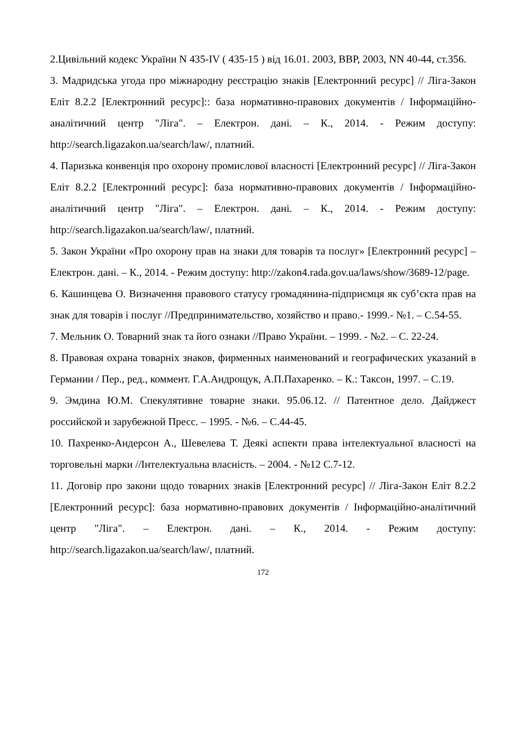2.Цивільний кодекс України N 435-IV ( 435-15 ) від 16.01. 2003, ВВР, 2003, NN 40-44, ст.356.
3. Мадридська угода про міжнародну реєстрацію знаків [Електронний ресурс] // Ліга-Закон Еліт 8.2.2 [Електронний ресурс]:: база нормативно-правових документів / Інформаційно-аналітичний центр "Ліга". – Електрон. дані. – К., 2014. - Режим доступу: http://search.ligazakon.ua/search/law/, платний.
4. Паризька конвенція про охорону промислової власності [Електронний ресурс] // Ліга-Закон Еліт 8.2.2 [Електронний ресурс]: база нормативно-правових документів / Інформаційно-аналітичний центр "Ліга". – Електрон. дані. – К., 2014. - Режим доступу: http://search.ligazakon.ua/search/law/, платний.
5. Закон України «Про охорону прав на знаки для товарів та послуг» [Електронний ресурс] – Електрон. дані. – К., 2014. - Режим доступу: http://zakon4.rada.gov.ua/laws/show/3689-12/page.
6. Кашинцева О. Визначення правового статусу громадянина-підприємця як суб’єкта прав на знак для товарів і послуг //Предпринимательство, хозяйство и право.- 1999.- №1. – С.54-55.
7. Мельник О. Товарний знак та його ознаки //Право України. – 1999. - №2. – С. 22-24.
8. Правовая охрана товарніх знаков, фирменных наименований и географических указаний в Германии / Пер., ред., коммент. Г.А.Андрощук, А.П.Пахаренко. – К.: Таксон, 1997. – С.19.
9. Эмдина Ю.М. Спекулятивне товарне знаки. 95.06.12. // Патентное дело. Дайджест российской и зарубежной Пресс. – 1995. - №6. – С.44-45.
10. Пахренко-Андерсон А., Шевелева Т. Деякі аспекти права інтелектуальної власності на торговельні марки //Інтелектуальна власність. – 2004. - №12 С.7-12.
11. Договір про закони щодо товарних знаків [Електронний ресурс] // Ліга-Закон Еліт 8.2.2 [Електронний ресурс]: база нормативно-правових документів / Інформаційно-аналітичний центр "Ліга". – Електрон. дані. – К., 2014. - Режим доступу: http://search.ligazakon.ua/search/law/, платний.
172